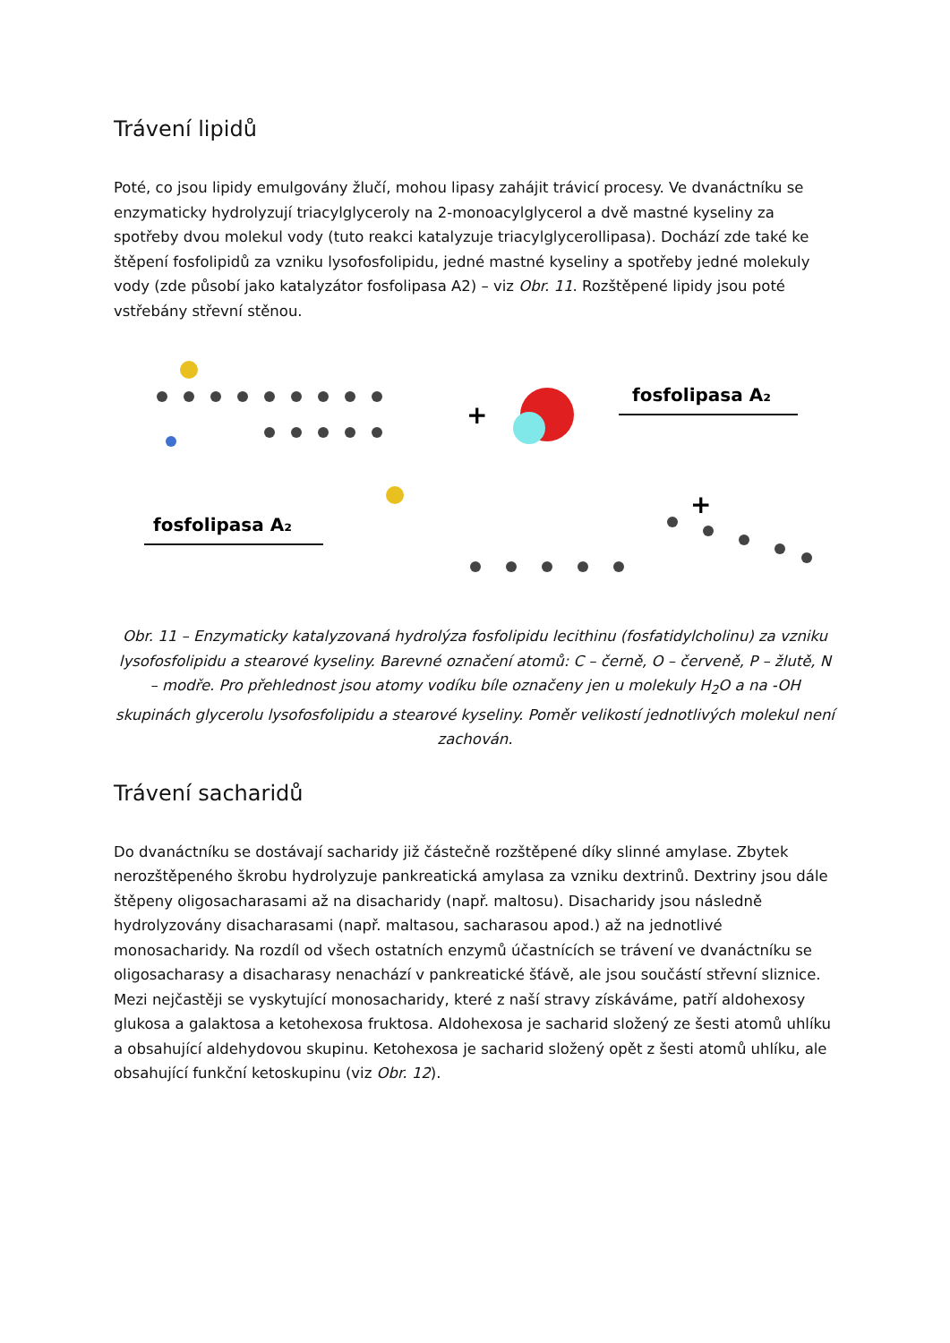Trávení lipidů
Poté, co jsou lipidy emulgovány žlučí, mohou lipasy zahájit trávicí procesy. Ve dvanáctníku se enzymaticky hydrolyzují triacylglyceroly na 2-monoacylglycerol a dvě mastné kyseliny za spotřeby dvou molekul vody (tuto reakci katalyzuje triacylglycerollipasa). Dochází zde také ke štěpení fosfolipidů za vzniku lysofosfolipidu, jedné mastné kyseliny a spotřeby jedné molekuly vody (zde působí jako katalyzátor fosfolipasa A2) – viz Obr. 11. Rozštěpené lipidy jsou poté vstřebány střevní stěnou.
+
fosfolipasa A₂
fosfolipasa A₂
+
Obr. 11 – Enzymaticky katalyzovaná hydrolýza fosfolipidu lecithinu (fosfatidylcholinu) za vzniku lysofosfolipidu a stearové kyseliny. Barevné označení atomů: C – černě, O – červeně, P – žlutě, N – modře. Pro přehlednost jsou atomy vodíku bíle označeny jen u molekuly H<sub>2</sub>O a na -OH skupinách glycerolu lysofosfolipidu a stearové kyseliny. Poměr velikostí jednotlivých molekul není zachován.
Trávení sacharidů
Do dvanáctníku se dostávají sacharidy již částečně rozštěpené díky slinné amylase. Zbytek nerozštěpeného škrobu hydrolyzuje pankreatická amylasa za vzniku dextrinů. Dextriny jsou dále štěpeny oligosacharasami až na disacharidy (např. maltosu). Disacharidy jsou následně hydrolyzovány disacharasami (např. maltasou, sacharasou apod.) až na jednotlivé monosacharidy. Na rozdíl od všech ostatních enzymů účastnících se trávení ve dvanáctníku se oligosacharasy a disacharasy nenachází v pankreatické šťávě, ale jsou součástí střevní sliznice. Mezi nejčastěji se vyskytující monosacharidy, které z naší stravy získáváme, patří aldohexosy glukosa a galaktosa a ketohexosa fruktosa. Aldohexosa je sacharid složený ze šesti atomů uhlíku a obsahující aldehydovou skupinu. Ketohexosa je sacharid složený opět z šesti atomů uhlíku, ale obsahující funkční ketoskupinu (viz Obr. 12).